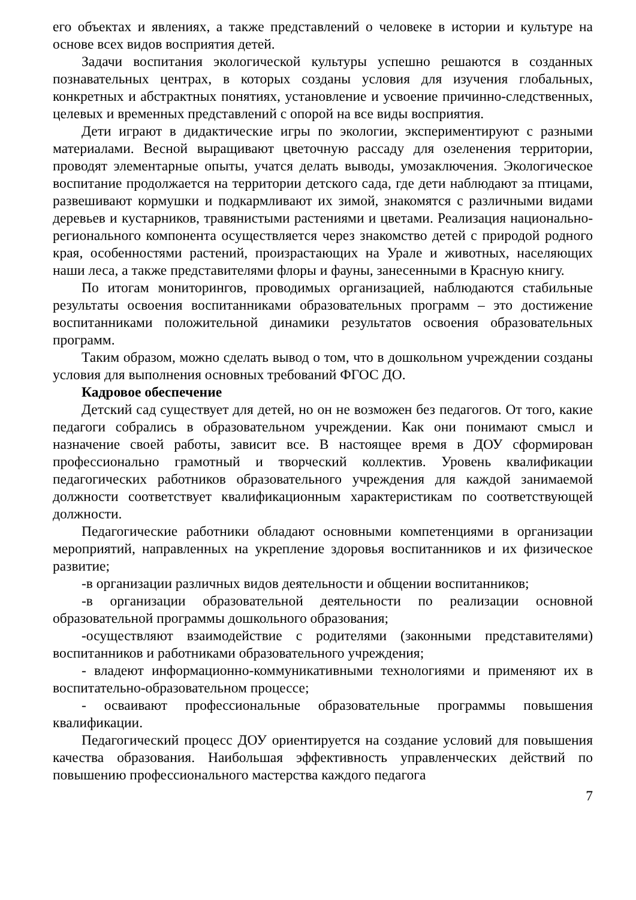его объектах и явлениях, а также представлений о человеке в истории и культуре на основе всех видов восприятия детей.
Задачи воспитания экологической культуры успешно решаются в созданных познавательных центрах, в которых созданы условия для изучения глобальных, конкретных и абстрактных понятиях, установление и усвоение причинно-следственных, целевых и временных представлений с опорой на все виды восприятия.
Дети играют в дидактические игры по экологии, экспериментируют с разными материалами. Весной выращивают цветочную рассаду для озеленения территории, проводят элементарные опыты, учатся делать выводы, умозаключения. Экологическое воспитание продолжается на территории детского сада, где дети наблюдают за птицами, развешивают кормушки и подкармливают их зимой, знакомятся с различными видами деревьев и кустарников, травянистыми растениями и цветами. Реализация национально-регионального компонента осуществляется через знакомство детей с природой родного края, особенностями растений, произрастающих на Урале и животных, населяющих наши леса, а также представителями флоры и фауны, занесенными в Красную книгу.
По итогам мониторингов, проводимых организацией, наблюдаются стабильные результаты освоения воспитанниками образовательных программ – это достижение воспитанниками положительной динамики результатов освоения образовательных программ.
Таким образом, можно сделать вывод о том, что в дошкольном учреждении созданы условия для выполнения основных требований ФГОС ДО.
Кадровое обеспечение
Детский сад существует для детей, но он не возможен без педагогов. От того, какие педагоги собрались в образовательном учреждении. Как они понимают смысл и назначение своей работы, зависит все. В настоящее время в ДОУ сформирован профессионально грамотный и творческий коллектив. Уровень квалификации педагогических работников образовательного учреждения для каждой занимаемой должности соответствует квалификационным характеристикам по соответствующей должности.
Педагогические работники обладают основными компетенциями в организации мероприятий, направленных на укрепление здоровья воспитанников и их физическое развитие;
-в организации различных видов деятельности и общении воспитанников;
-в организации образовательной деятельности по реализации основной образовательной программы дошкольного образования;
-осуществляют взаимодействие с родителями (законными представителями) воспитанников и работниками образовательного учреждения;
- владеют информационно-коммуникативными технологиями и применяют их в воспитательно-образовательном процессе;
- осваивают профессиональные образовательные программы повышения квалификации.
Педагогический процесс ДОУ ориентируется на создание условий для повышения качества образования. Наибольшая эффективность управленческих действий по повышению профессионального мастерства каждого педагога
7